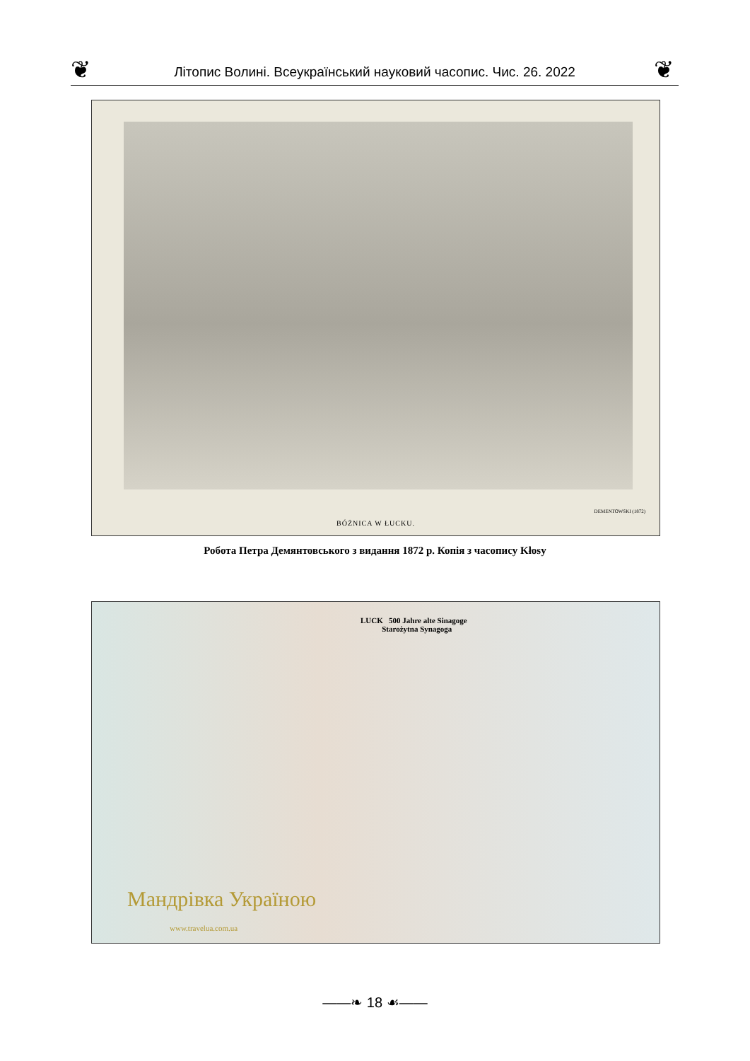❦ Літопис Волині. Всеукраїнський науковий часопис. Чис. 26. 2022 ❦
DEMENTOWSKI (1872)
BÓŻNICA W ŁUCKU.
Робота Петра Демянтовського з видання 1872 р. Копія з часопису Kłosy
LUCK 500 Jahre alte Sinagoge
Starożytna Synagoga
Мандрівка Україною
www.travelua.com.ua
——❧ 18 ☙——